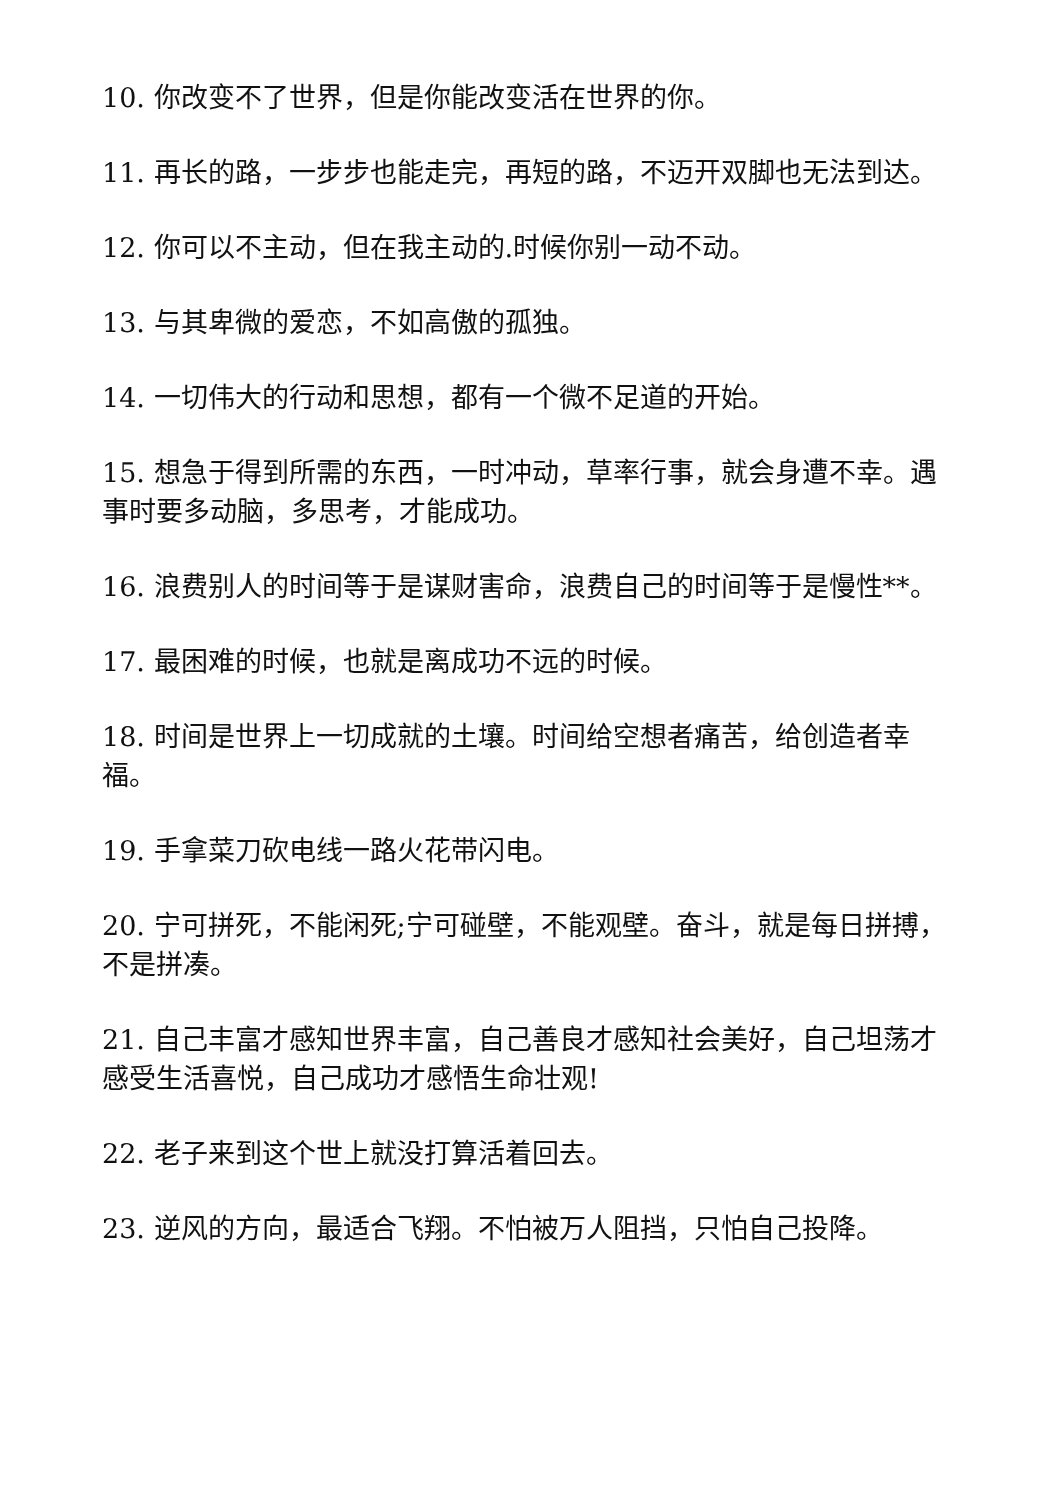10. 你改变不了世界，但是你能改变活在世界的你。
11. 再长的路，一步步也能走完，再短的路，不迈开双脚也无法到达。
12. 你可以不主动，但在我主动的.时候你别一动不动。
13. 与其卑微的爱恋，不如高傲的孤独。
14. 一切伟大的行动和思想，都有一个微不足道的开始。
15. 想急于得到所需的东西，一时冲动，草率行事，就会身遭不幸。遇事时要多动脑，多思考，才能成功。
16. 浪费别人的时间等于是谋财害命，浪费自己的时间等于是慢性**。
17. 最困难的时候，也就是离成功不远的时候。
18. 时间是世界上一切成就的土壤。时间给空想者痛苦，给创造者幸福。
19. 手拿菜刀砍电线一路火花带闪电。
20. 宁可拼死，不能闲死;宁可碰壁，不能观壁。奋斗，就是每日拼搏，不是拼凑。
21. 自己丰富才感知世界丰富，自己善良才感知社会美好，自己坦荡才感受生活喜悦，自己成功才感悟生命壮观!
22. 老子来到这个世上就没打算活着回去。
23. 逆风的方向，最适合飞翔。不怕被万人阻挡，只怕自己投降。